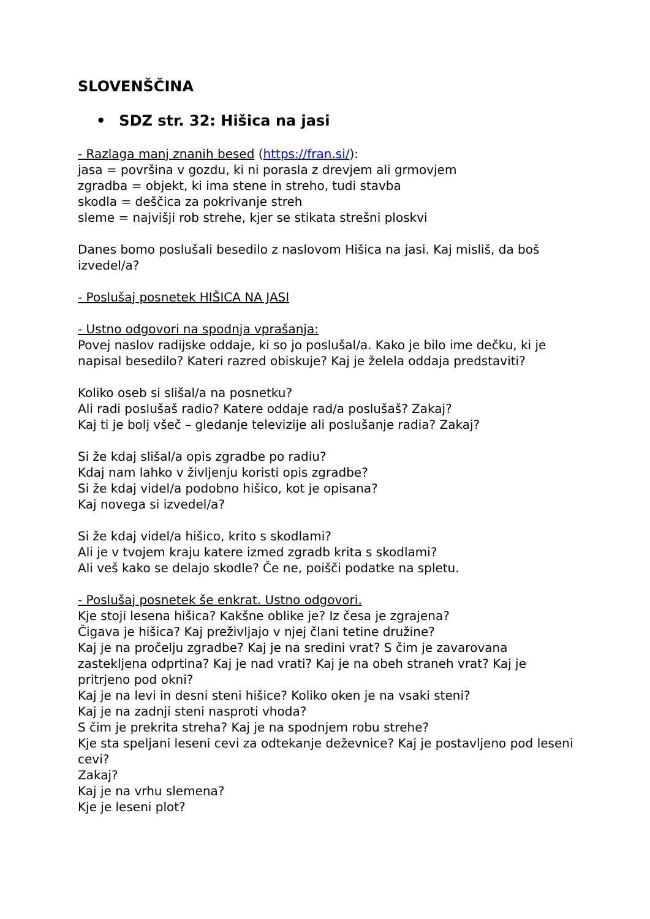SLOVENŠČINA
• SDZ str. 32: Hišica na jasi
- Razlaga manj znanih besed (https://fran.si/):
jasa = površina v gozdu, ki ni porasla z drevjem ali grmovjem
zgradba = objekt, ki ima stene in streho, tudi stavba
skodla = deščica za pokrivanje streh
sleme = najvišji rob strehe, kjer se stikata strešni ploskvi
Danes bomo poslušali besedilo z naslovom Hišica na jasi. Kaj misliš, da boš izvedel/a?
- Poslušaj posnetek HIŠICA NA JASI
- Ustno odgovori na spodnja vprašanja:
Povej naslov radijske oddaje, ki so jo poslušal/a. Kako je bilo ime dečku, ki je napisal besedilo? Kateri razred obiskuje? Kaj je želela oddaja predstaviti?
Koliko oseb si slišal/a na posnetku?
Ali radi poslušaš radio? Katere oddaje rad/a poslušaš? Zakaj?
Kaj ti je bolj všeč – gledanje televizije ali poslušanje radia? Zakaj?
Si že kdaj slišal/a opis zgradbe po radiu?
Kdaj nam lahko v življenju koristi opis zgradbe?
Si že kdaj videl/a podobno hišico, kot je opisana?
Kaj novega si izvedel/a?
Si že kdaj videl/a hišico, krito s skodlami?
Ali je v tvojem kraju katere izmed zgradb krita s skodlami?
Ali veš kako se delajo skodle? Če ne, poišči podatke na spletu.
- Poslušaj posnetek še enkrat. Ustno odgovori.
Kje stoji lesena hišica? Kakšne oblike je? Iz česa je zgrajena?
Čigava je hišica? Kaj preživljajo v njej člani tetine družine?
Kaj je na pročelju zgradbe? Kaj je na sredini vrat? S čim je zavarovana zastekljena odprtina? Kaj je nad vrati? Kaj je na obeh straneh vrat? Kaj je pritrjeno pod okni?
Kaj je na levi in desni steni hišice? Koliko oken je na vsaki steni?
Kaj je na zadnji steni nasproti vhoda?
S čim je prekrita streha? Kaj je na spodnjem robu strehe?
Kje sta speljani leseni cevi za odtekanje deževnice? Kaj je postavljeno pod leseni cevi?
Zakaj?
Kaj je na vrhu slemena?
Kje je leseni plot?